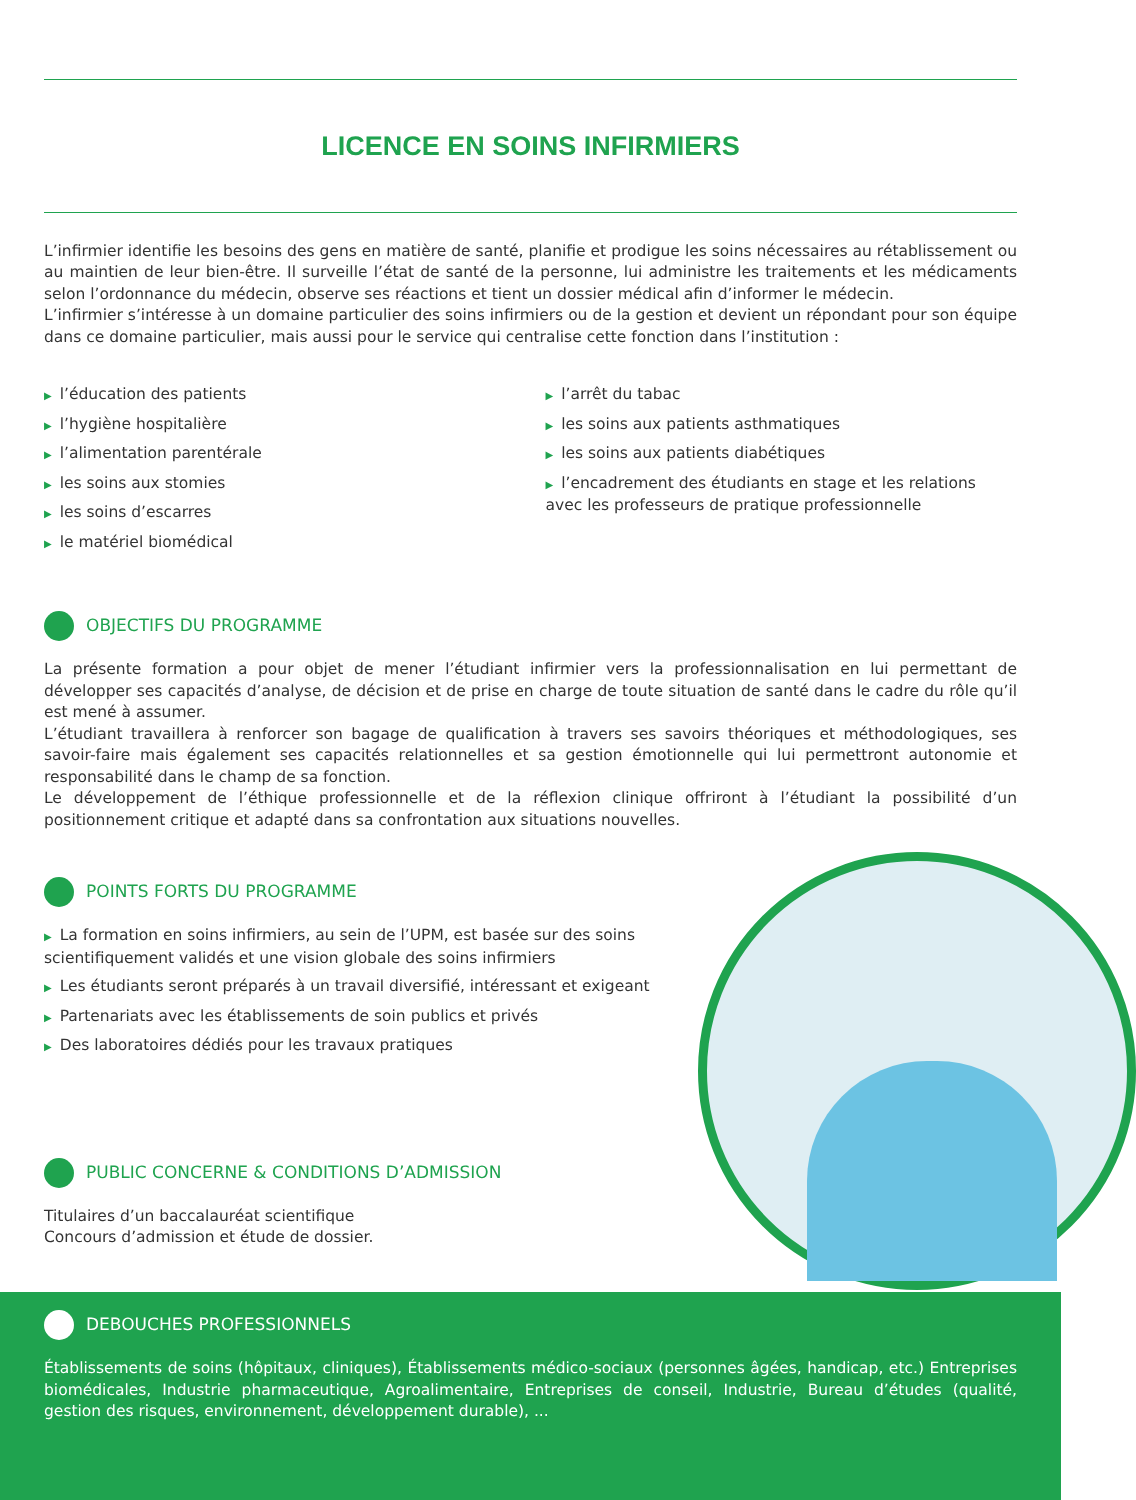LICENCE EN SOINS INFIRMIERS
L’infirmier identifie les besoins des gens en matière de santé, planifie et prodigue les soins nécessaires au rétablissement ou au maintien de leur bien-être. Il surveille l’état de santé de la personne, lui administre les traitements et les médicaments selon l’ordonnance du médecin, observe ses réactions et tient un dossier médical afin d’informer le médecin.
L’infirmier s’intéresse à un domaine particulier des soins infirmiers ou de la gestion et devient un répondant pour son équipe dans ce domaine particulier, mais aussi pour le service qui centralise cette fonction dans l’institution :
▶ l’éducation des patients
▶ l’hygiène hospitalière
▶ l’alimentation parentérale
▶ les soins aux stomies
▶ les soins d’escarres
▶ le matériel biomédical
▶ l’arrêt du tabac
▶ les soins aux patients asthmatiques
▶ les soins aux patients diabétiques
▶ l’encadrement des étudiants en stage et les relations avec les professeurs de pratique professionnelle
OBJECTIFS DU PROGRAMME
La présente formation a pour objet de mener l’étudiant infirmier vers la professionnalisation en lui permettant de développer ses capacités d’analyse, de décision et de prise en charge de toute situation de santé dans le cadre du rôle qu’il est mené à assumer.
L’étudiant travaillera à renforcer son bagage de qualification à travers ses savoirs théoriques et méthodologiques, ses savoir-faire mais également ses capacités relationnelles et sa gestion émotionnelle qui lui permettront autonomie et responsabilité dans le champ de sa fonction.
Le développement de l’éthique professionnelle et de la réflexion clinique offriront à l’étudiant la possibilité d’un positionnement critique et adapté dans sa confrontation aux situations nouvelles.
POINTS FORTS DU PROGRAMME
▶ La formation en soins infirmiers, au sein de l’UPM, est basée sur des soins scientifiquement validés et une vision globale des soins infirmiers
▶ Les étudiants seront préparés à un travail diversifié, intéressant et exigeant
▶ Partenariats avec les établissements de soin publics et privés
▶ Des laboratoires dédiés pour les travaux pratiques
PUBLIC CONCERNE & CONDITIONS D’ADMISSION
Titulaires d’un baccalauréat scientifique
Concours d’admission et étude de dossier.
DEBOUCHES PROFESSIONNELS
Établissements de soins (hôpitaux, cliniques), Établissements médico-sociaux (personnes âgées, handicap, etc.) Entreprises biomédicales, Industrie pharmaceutique, Agroalimentaire, Entreprises de conseil, Industrie, Bureau d’études (qualité, gestion des risques, environnement, développement durable), ...